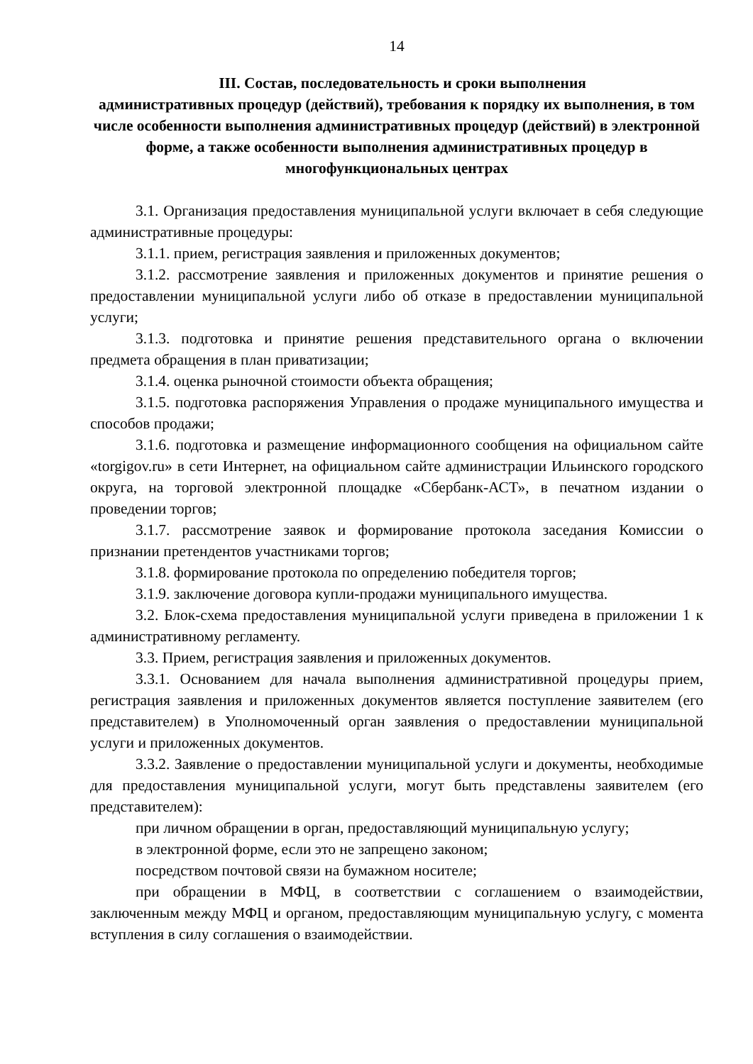14
III. Состав, последовательность и сроки выполнения
административных процедур (действий), требования к порядку их выполнения, в том числе особенности выполнения административных процедур (действий) в электронной форме, а также особенности выполнения административных процедур в многофункциональных центрах
3.1. Организация предоставления муниципальной услуги включает в себя следующие административные процедуры:
3.1.1. прием, регистрация заявления и приложенных документов;
3.1.2. рассмотрение заявления и приложенных документов и принятие решения о предоставлении муниципальной услуги либо об отказе в предоставлении муниципальной услуги;
3.1.3. подготовка и принятие решения представительного органа о включении предмета обращения в план приватизации;
3.1.4. оценка рыночной стоимости объекта обращения;
3.1.5. подготовка распоряжения Управления о продаже муниципального имущества и способов продажи;
3.1.6. подготовка и размещение информационного сообщения на официальном сайте «torgigov.ru» в сети Интернет, на официальном сайте администрации Ильинского городского округа, на торговой электронной площадке «Сбербанк-АСТ», в печатном издании о проведении торгов;
3.1.7. рассмотрение заявок и формирование протокола заседания Комиссии о признании претендентов участниками торгов;
3.1.8. формирование протокола по определению победителя торгов;
3.1.9. заключение договора купли-продажи муниципального имущества.
3.2. Блок-схема предоставления муниципальной услуги приведена в приложении 1 к административному регламенту.
3.3. Прием, регистрация заявления и приложенных документов.
3.3.1. Основанием для начала выполнения административной процедуры прием, регистрация заявления и приложенных документов является поступление заявителем (его представителем) в Уполномоченный орган заявления о предоставлении муниципальной услуги и приложенных документов.
3.3.2. Заявление о предоставлении муниципальной услуги и документы, необходимые для предоставления муниципальной услуги, могут быть представлены заявителем (его представителем):
при личном обращении в орган, предоставляющий муниципальную услугу;
в электронной форме, если это не запрещено законом;
посредством почтовой связи на бумажном носителе;
при обращении в МФЦ, в соответствии с соглашением о взаимодействии, заключенным между МФЦ и органом, предоставляющим муниципальную услугу, с момента вступления в силу соглашения о взаимодействии.